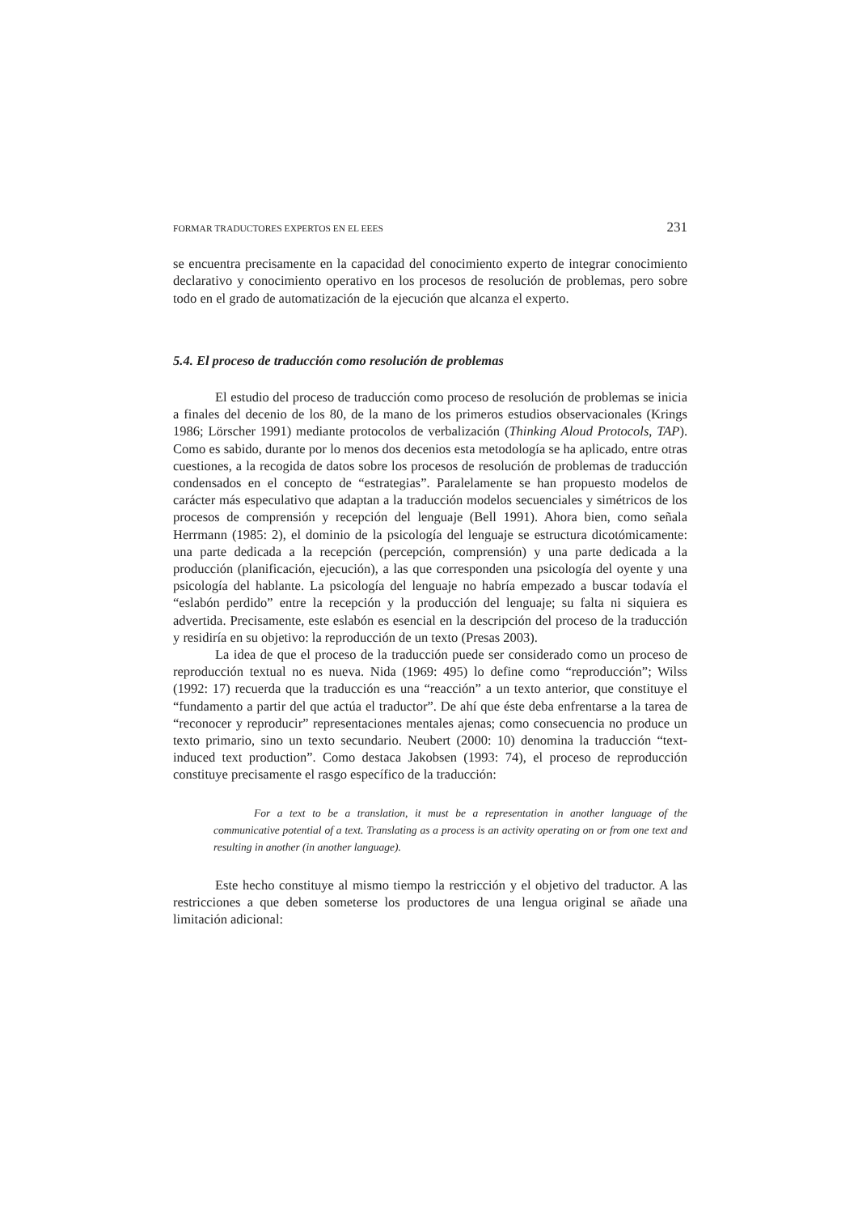FORMAR TRADUCTORES EXPERTOS EN EL EEES 231
se encuentra precisamente en la capacidad del conocimiento experto de integrar conocimiento declarativo y conocimiento operativo en los procesos de resolución de problemas, pero sobre todo en el grado de automatización de la ejecución que alcanza el experto.
5.4. El proceso de traducción como resolución de problemas
El estudio del proceso de traducción como proceso de resolución de problemas se inicia a finales del decenio de los 80, de la mano de los primeros estudios observacionales (Krings 1986; Lörscher 1991) mediante protocolos de verbalización (Thinking Aloud Protocols, TAP). Como es sabido, durante por lo menos dos decenios esta metodología se ha aplicado, entre otras cuestiones, a la recogida de datos sobre los procesos de resolución de problemas de traducción condensados en el concepto de “estrategias”. Paralelamente se han propuesto modelos de carácter más especulativo que adaptan a la traducción modelos secuenciales y simétricos de los procesos de comprensión y recepción del lenguaje (Bell 1991). Ahora bien, como señala Herrmann (1985: 2), el dominio de la psicología del lenguaje se estructura dicotómicamente: una parte dedicada a la recepción (percepción, comprensión) y una parte dedicada a la producción (planificación, ejecución), a las que corresponden una psicología del oyente y una psicología del hablante. La psicología del lenguaje no habría empezado a buscar todavía el “eslabón perdido” entre la recepción y la producción del lenguaje; su falta ni siquiera es advertida. Precisamente, este eslabón es esencial en la descripción del proceso de la traducción y residiría en su objetivo: la reproducción de un texto (Presas 2003).
La idea de que el proceso de la traducción puede ser considerado como un proceso de reproducción textual no es nueva. Nida (1969: 495) lo define como “reproducción”; Wilss (1992: 17) recuerda que la traducción es una “reacción” a un texto anterior, que constituye el “fundamento a partir del que actúa el traductor”. De ahí que éste deba enfrentarse a la tarea de “reconocer y reproducir” representaciones mentales ajenas; como consecuencia no produce un texto primario, sino un texto secundario. Neubert (2000: 10) denomina la traducción “text-induced text production”. Como destaca Jakobsen (1993: 74), el proceso de reproducción constituye precisamente el rasgo específico de la traducción:
For a text to be a translation, it must be a representation in another language of the communicative potential of a text. Translating as a process is an activity operating on or from one text and resulting in another (in another language).
Este hecho constituye al mismo tiempo la restricción y el objetivo del traductor. A las restricciones a que deben someterse los productores de una lengua original se añade una limitación adicional: